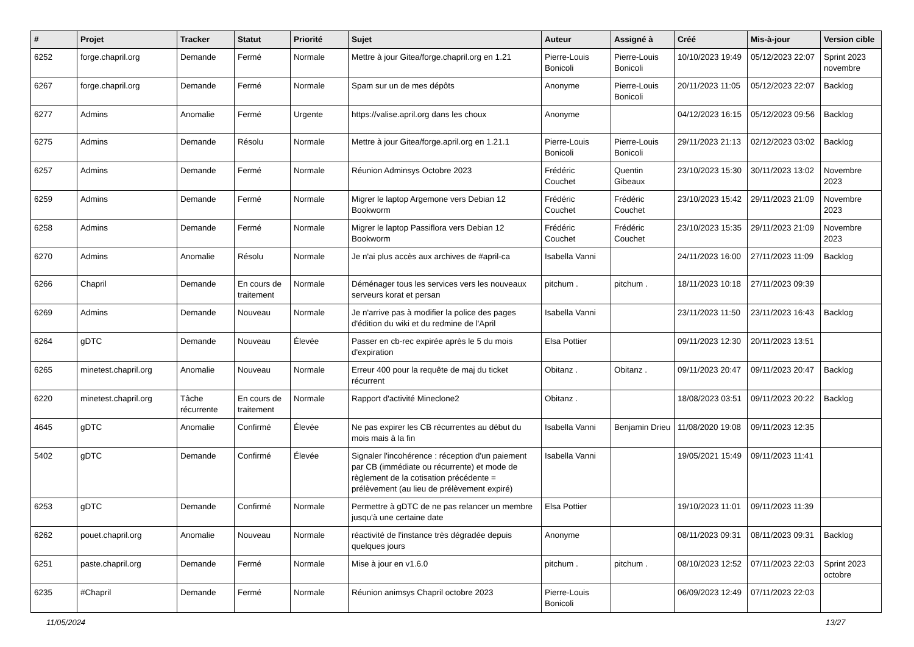| # | Projet | Tracker | Statut | Priorité | Sujet | Auteur | Assigné à | Créé | Mis-à-jour | Version cible |
| --- | --- | --- | --- | --- | --- | --- | --- | --- | --- | --- |
| 6252 | forge.chapril.org | Demande | Fermé | Normale | Mettre à jour Gitea/forge.chapril.org en 1.21 | Pierre-Louis Bonicoli | Pierre-Louis Bonicoli | 10/10/2023 19:49 | 05/12/2023 22:07 | Sprint 2023 novembre |
| 6267 | forge.chapril.org | Demande | Fermé | Normale | Spam sur un de mes dépôts | Anonyme | Pierre-Louis Bonicoli | 20/11/2023 11:05 | 05/12/2023 22:07 | Backlog |
| 6277 | Admins | Anomalie | Fermé | Urgente | https://valise.april.org dans les choux | Anonyme | | 04/12/2023 16:15 | 05/12/2023 09:56 | Backlog |
| 6275 | Admins | Demande | Résolu | Normale | Mettre à jour Gitea/forge.april.org en 1.21.1 | Pierre-Louis Bonicoli | Pierre-Louis Bonicoli | 29/11/2023 21:13 | 02/12/2023 03:02 | Backlog |
| 6257 | Admins | Demande | Fermé | Normale | Réunion Adminsys Octobre 2023 | Frédéric Couchet | Quentin Gibeaux | 23/10/2023 15:30 | 30/11/2023 13:02 | Novembre 2023 |
| 6259 | Admins | Demande | Fermé | Normale | Migrer le laptop Argemone vers Debian 12 Bookworm | Frédéric Couchet | Frédéric Couchet | 23/10/2023 15:42 | 29/11/2023 21:09 | Novembre 2023 |
| 6258 | Admins | Demande | Fermé | Normale | Migrer le laptop Passiflora vers Debian 12 Bookworm | Frédéric Couchet | Frédéric Couchet | 23/10/2023 15:35 | 29/11/2023 21:09 | Novembre 2023 |
| 6270 | Admins | Anomalie | Résolu | Normale | Je n'ai plus accès aux archives de #april-ca | Isabella Vanni | | 24/11/2023 16:00 | 27/11/2023 11:09 | Backlog |
| 6266 | Chapril | Demande | En cours de traitement | Normale | Déménager tous les services vers les nouveaux serveurs korat et persan | pitchum . | pitchum . | 18/11/2023 10:18 | 27/11/2023 09:39 | |
| 6269 | Admins | Demande | Nouveau | Normale | Je n'arrive pas à modifier la police des pages d'édition du wiki et du redmine de l'April | Isabella Vanni | | 23/11/2023 11:50 | 23/11/2023 16:43 | Backlog |
| 6264 | gDTC | Demande | Nouveau | Élevée | Passer en cb-rec expirée après le 5 du mois d'expiration | Elsa Pottier | | 09/11/2023 12:30 | 20/11/2023 13:51 | |
| 6265 | minetest.chapril.org | Anomalie | Nouveau | Normale | Erreur 400 pour la requête de maj du ticket récurrent | Obitanz . | Obitanz . | 09/11/2023 20:47 | 09/11/2023 20:47 | Backlog |
| 6220 | minetest.chapril.org | Tâche récurrente | En cours de traitement | Normale | Rapport d'activité Mineclone2 | Obitanz . | | 18/08/2023 03:51 | 09/11/2023 20:22 | Backlog |
| 4645 | gDTC | Anomalie | Confirmé | Élevée | Ne pas expirer les CB récurrentes au début du mois mais à la fin | Isabella Vanni | Benjamin Drieu | 11/08/2020 19:08 | 09/11/2023 12:35 | |
| 5402 | gDTC | Demande | Confirmé | Élevée | Signaler l'incohérence : réception d'un paiement par CB (immédiate ou récurrente) et mode de règlement de la cotisation précédente = prélèvement (au lieu de prélèvement expiré) | Isabella Vanni | | 19/05/2021 15:49 | 09/11/2023 11:41 | |
| 6253 | gDTC | Demande | Confirmé | Normale | Permettre à gDTC de ne pas relancer un membre jusqu'à une certaine date | Elsa Pottier | | 19/10/2023 11:01 | 09/11/2023 11:39 | |
| 6262 | pouet.chapril.org | Anomalie | Nouveau | Normale | réactivité de l'instance très dégradée depuis quelques jours | Anonyme | | 08/11/2023 09:31 | 08/11/2023 09:31 | Backlog |
| 6251 | paste.chapril.org | Demande | Fermé | Normale | Mise à jour en v1.6.0 | pitchum . | pitchum . | 08/10/2023 12:52 | 07/11/2023 22:03 | Sprint 2023 octobre |
| 6235 | #Chapril | Demande | Fermé | Normale | Réunion animsys Chapril octobre 2023 | Pierre-Louis Bonicoli | | 06/09/2023 12:49 | 07/11/2023 22:03 | |
11/05/2024 13/27